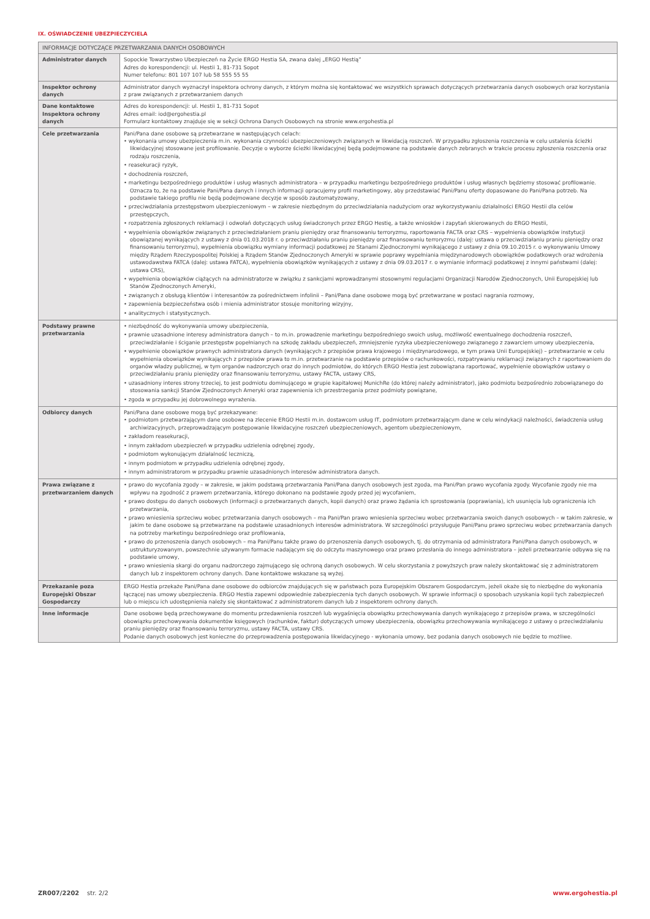IX. OŚWIADCZENIE UBEZPIECZYCIELA
| INFORMACJE DOTYCZĄCE PRZETWARZANIA DANYCH OSOBOWYCH | |
| --- | --- |
| Administrator danych | Sopockie Towarzystwo Ubezpieczeń na Życie ERGO Hestia SA, zwana dalej „ERGO Hestią” Adres do korespondencji: ul. Hestii 1, 81-731 Sopot Numer telefonu: 801 107 107 lub 58 555 55 55 |
| Inspektor ochrony danych | Administrator danych wyznaczył inspektora ochrony danych, z którym można się kontaktować we wszystkich sprawach dotyczących przetwarzania danych osobowych oraz korzystania z praw związanych z przetwarzaniem danych |
| Dane kontaktowe Inspektora ochrony danych | Adres do korespondencji: ul. Hestii 1, 81-731 Sopot Adres email: iod@ergohestia.pl Formularz kontaktowy znajduje się w sekcji Ochrona Danych Osobowych na stronie www.ergohestia.pl |
| Cele przetwarzania | Pani/Pana dane osobowe są przetwarzane w następujących celach: • wykonania umowy ubezpieczenia m.in. wykonania czynności ubezpieczeniowych związanych w likwidacją roszczeń. W przypadku zgłoszenia roszczenia w celu ustalenia ścieżki likwidacyjnej stosowane jest profilowanie. Decyzje o wyborze ścieżki likwidacyjnej będą podejmowane na podstawie danych zebranych w trakcie procesu zgłoszenia roszczenia oraz rodzaju roszczenia, • reasekuracji ryzyk, • dochodzenia roszczeń, • marketingu bezpośredniego produktów i usług własnych administratora – w przypadku marketingu bezpośredniego produktów i usług własnych będziemy stosować profilowanie. Oznacza to, że na podstawie Pani/Pana danych i innych informacji opracujemy profil marketingowy, aby przedstawiać Pani/Panu oferty dopasowane do Pani/Pana potrzeb. Na podstawie takiego profilu nie będą podejmowane decyzje w sposób zautomatyzowany, • przeciwdziałania przestępstwom ubezpieczeniowym – w zakresie niezbędnym do przeciwdziałania nadużyciom oraz wykorzystywaniu działalności ERGO Hestii dla celów przestępczych, • rozpatrzenia zgłoszonych reklamacji i odwołań dotyczących usług świadczonych przez ERGO Hestię, a także wniosków i zapytań skierowanych do ERGO Hestii, • wypełnienia obowiązków związanych z przeciwdziałaniem praniu pieniędzy oraz finansowaniu terroryzmu, raportowania FACTA oraz CRS – wypełnienia obowiązków instytucji obowiązanej wynikających z ustawy z dnia 01.03.2018 r. o przeciwdziałaniu praniu pieniędzy oraz finansowaniu terroryzmu (dalej: ustawa o przeciwdziałaniu praniu pieniędzy oraz finansowaniu terroryzmu), wypełnienia obowiązku wymiany informacji podatkowej ze Stanami Zjednoczonymi wynikającego z ustawy z dnia 09.10.2015 r. o wykonywaniu Umowy między Rządem Rzeczypospolitej Polskiej a Rządem Stanów Zjednoczonych Ameryki w sprawie poprawy wypełniania międzynarodowych obowiązków podatkowych oraz wdrożenia ustawodawstwa FATCA (dalej: ustawa FATCA), wypełnienia obowiązków wynikających z ustawy z dnia 09.03.2017 r. o wymianie informacji podatkowej z innymi państwami (dalej: ustawa CRS), • wypełnienia obowiązków ciążących na administratorze w związku z sankcjami wprowadzanymi stosownymi regulacjami Organizacji Narodów Zjednoczonych, Unii Europejskiej lub Stanów Zjednoczonych Ameryki, • związanych z obsługą klientów i interesantów za pośrednictwem infolinii – Pani/Pana dane osobowe mogą być przetwarzane w postaci nagrania rozmowy, • zapewnienia bezpieczeństwa osób i mienia administrator stosuje monitoring wizyjny, • analitycznych i statystycznych. |
| Podstawy prawne przetwarzania | • niezbędność do wykonywania umowy ubezpieczenia, • prawnie uzasadnione interesy administratora danych – to m.in. prowadzenie marketingu bezpośredniego swoich usług, możliwość ewentualnego dochodzenia roszczeń, przeciwdziałanie i ściganie przestępstw popełnianych na szkodę zakładu ubezpieczeń, zmniejszenie ryzyka ubezpieczeniowego związanego z zawarciem umowy ubezpieczenia, • wypełnienie obowiązków prawnych administratora danych (wynikających z przepisów prawa krajowego i międzynarodowego, w tym prawa Unii Europejskiej) – przetwarzanie w celu wypełnienia obowiązków wynikających z przepisów prawa to m.in. przetwarzanie na podstawie przepisów o rachunkowości, rozpatrywaniu reklamacji związanych z raportowaniem do organów władzy publicznej, w tym organów nadzorczych oraz do innych podmiotów, do których ERGO Hestia jest zobowiązana raportować, wypełnienie obowiązków ustawy o przeciwdziałaniu praniu pieniędzy oraz finansowaniu terroryzmu, ustawy FACTA, ustawy CRS, • uzasadniony interes strony trzeciej, to jest podmiotu dominującego w grupie kapitałowej MunichRe (do której należy administrator), jako podmiotu bezpośrednio zobowiązanego do stosowania sankcji Stanów Zjednoczonych Ameryki oraz zapewnienia ich przestrzegania przez podmioty powiązane, • zgoda w przypadku jej dobrowolnego wyrażenia. |
| Odbiorcy danych | Pani/Pana dane osobowe mogą być przekazywane: • podmiotom przetwarzającym dane osobowe na zlecenie ERGO Hestii m.in. dostawcom usług IT, podmiotom przetwarzającym dane w celu windykacji należności, świadczenia usług archiwizacyjnych, przeprowadzającym postępowanie likwidacyjne roszczeń ubezpieczeniowych, agentom ubezpieczeniowym, • zakładom reasekuracji, • innym zakładom ubezpieczeń w przypadku udzielenia odrębnej zgody, • podmiotom wykonującym działalność leczniczą, • innym podmiotom w przypadku udzielenia odrębnej zgody, • innym administratorom w przypadku prawnie uzasadnionych interesów administratora danych. |
| Prawa związane z przetwarzaniem danych | • prawo do wycofania zgody – w zakresie, w jakim podstawą przetwarzania Pani/Pana danych osobowych jest zgoda, ma Pani/Pan prawo wycofania zgody. Wycofanie zgody nie ma wpływu na zgodność z prawem przetwarzania, którego dokonano na podstawie zgody przed jej wycofaniem, • prawo dostępu do danych osobowych (informacji o przetwarzanych danych, kopii danych) oraz prawo żądania ich sprostowania (poprawiania), ich usunięcia lub ograniczenia ich przetwarzania, • prawo wniesienia sprzeciwu wobec przetwarzania danych osobowych – ma Pani/Pan prawo wniesienia sprzeciwu wobec przetwarzania swoich danych osobowych – w takim zakresie, w jakim te dane osobowe są przetwarzane na podstawie uzasadnionych interesów administratora. W szczególności przysługuje Pani/Panu prawo sprzeciwu wobec przetwarzania danych na potrzeby marketingu bezpośredniego oraz profilowania, • prawo do przenoszenia danych osobowych – ma Pani/Panu także prawo do przenoszenia danych osobowych, tj. do otrzymania od administratora Pani/Pana danych osobowych, w ustrukturyzowanym, powszechnie używanym formacie nadającym się do odczytu maszynowego oraz prawo przesłania do innego administratora – jeżeli przetwarzanie odbywa się na podstawie umowy, • prawo wniesienia skargi do organu nadzorczego zajmującego się ochroną danych osobowych. W celu skorzystania z powyższych praw należy skontaktować się z administratorem danych lub z inspektorem ochrony danych. Dane kontaktowe wskazane są wyżej. |
| Przekazanie poza Europejski Obszar Gospodarczy | ERGO Hestia przekaże Pani/Pana dane osobowe do odbiorców znajdujących się w państwach poza Europejskim Obszarem Gospodarczym, jeżeli okaże się to niezbędne do wykonania łączącej nas umowy ubezpieczenia. ERGO Hestia zapewni odpowiednie zabezpieczenia tych danych osobowych. W sprawie informacji o sposobach uzyskania kopii tych zabezpieczeń lub o miejscu ich udostępnienia należy się skontaktować z administratorem danych lub z inspektorem ochrony danych. |
| Inne informacje | Dane osobowe będą przechowywane do momentu przedawnienia roszczeń lub wygaśnięcia obowiązku przechowywania danych wynikającego z przepisów prawa, w szczególności obowiązku przechowywania dokumentów księgowych (rachunków, faktur) dotyczących umowy ubezpieczenia, obowiązku przechowywania wynikającego z ustawy o przeciwdziałaniu praniu pieniędzy oraz finansowaniu terroryzmu, ustawy FACTA, ustawy CRS. Podanie danych osobowych jest konieczne do przeprowadzenia postępowania likwidacyjnego - wykonania umowy, bez podania danych osobowych nie będzie to możliwe. |
ZR007/2202 str. 2/2 www.ergohestia.pl